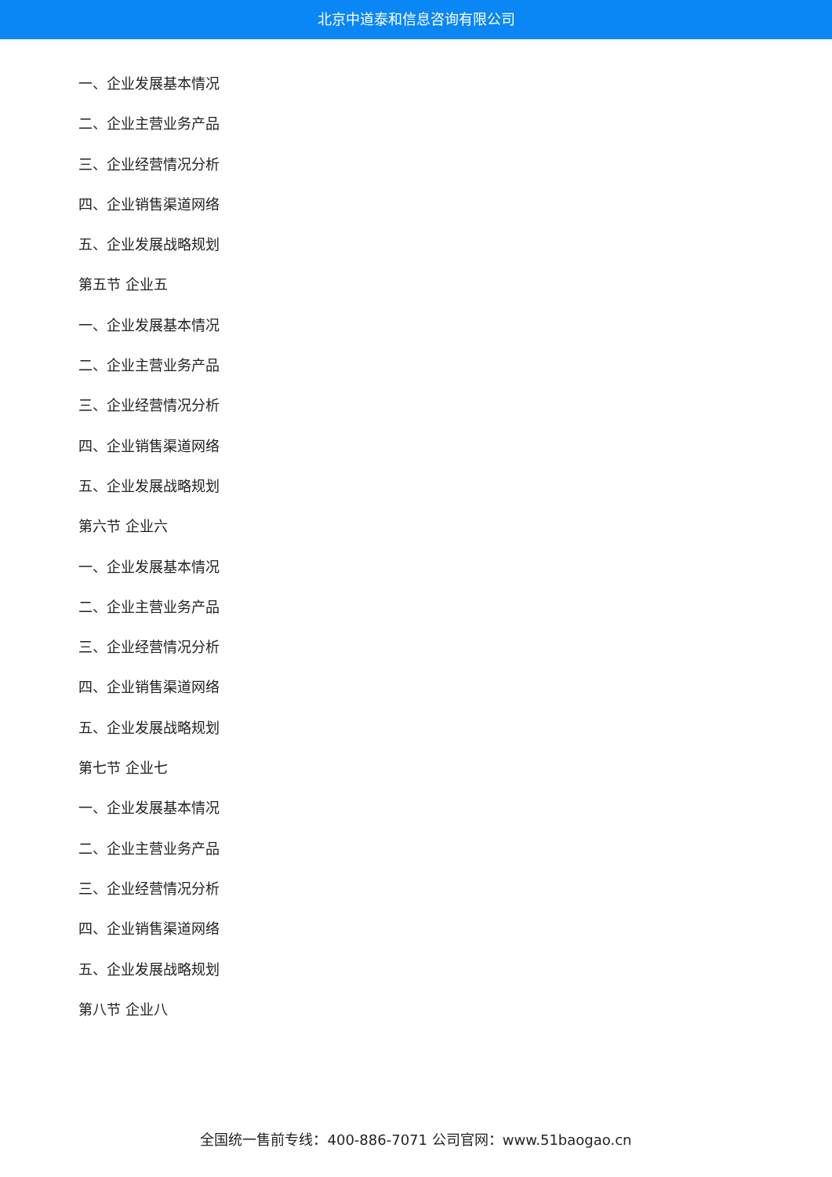北京中道泰和信息咨询有限公司
一、企业发展基本情况
二、企业主营业务产品
三、企业经营情况分析
四、企业销售渠道网络
五、企业发展战略规划
第五节 企业五
一、企业发展基本情况
二、企业主营业务产品
三、企业经营情况分析
四、企业销售渠道网络
五、企业发展战略规划
第六节 企业六
一、企业发展基本情况
二、企业主营业务产品
三、企业经营情况分析
四、企业销售渠道网络
五、企业发展战略规划
第七节 企业七
一、企业发展基本情况
二、企业主营业务产品
三、企业经营情况分析
四、企业销售渠道网络
五、企业发展战略规划
第八节 企业八
全国统一售前专线：400-886-7071 公司官网：www.51baogao.cn